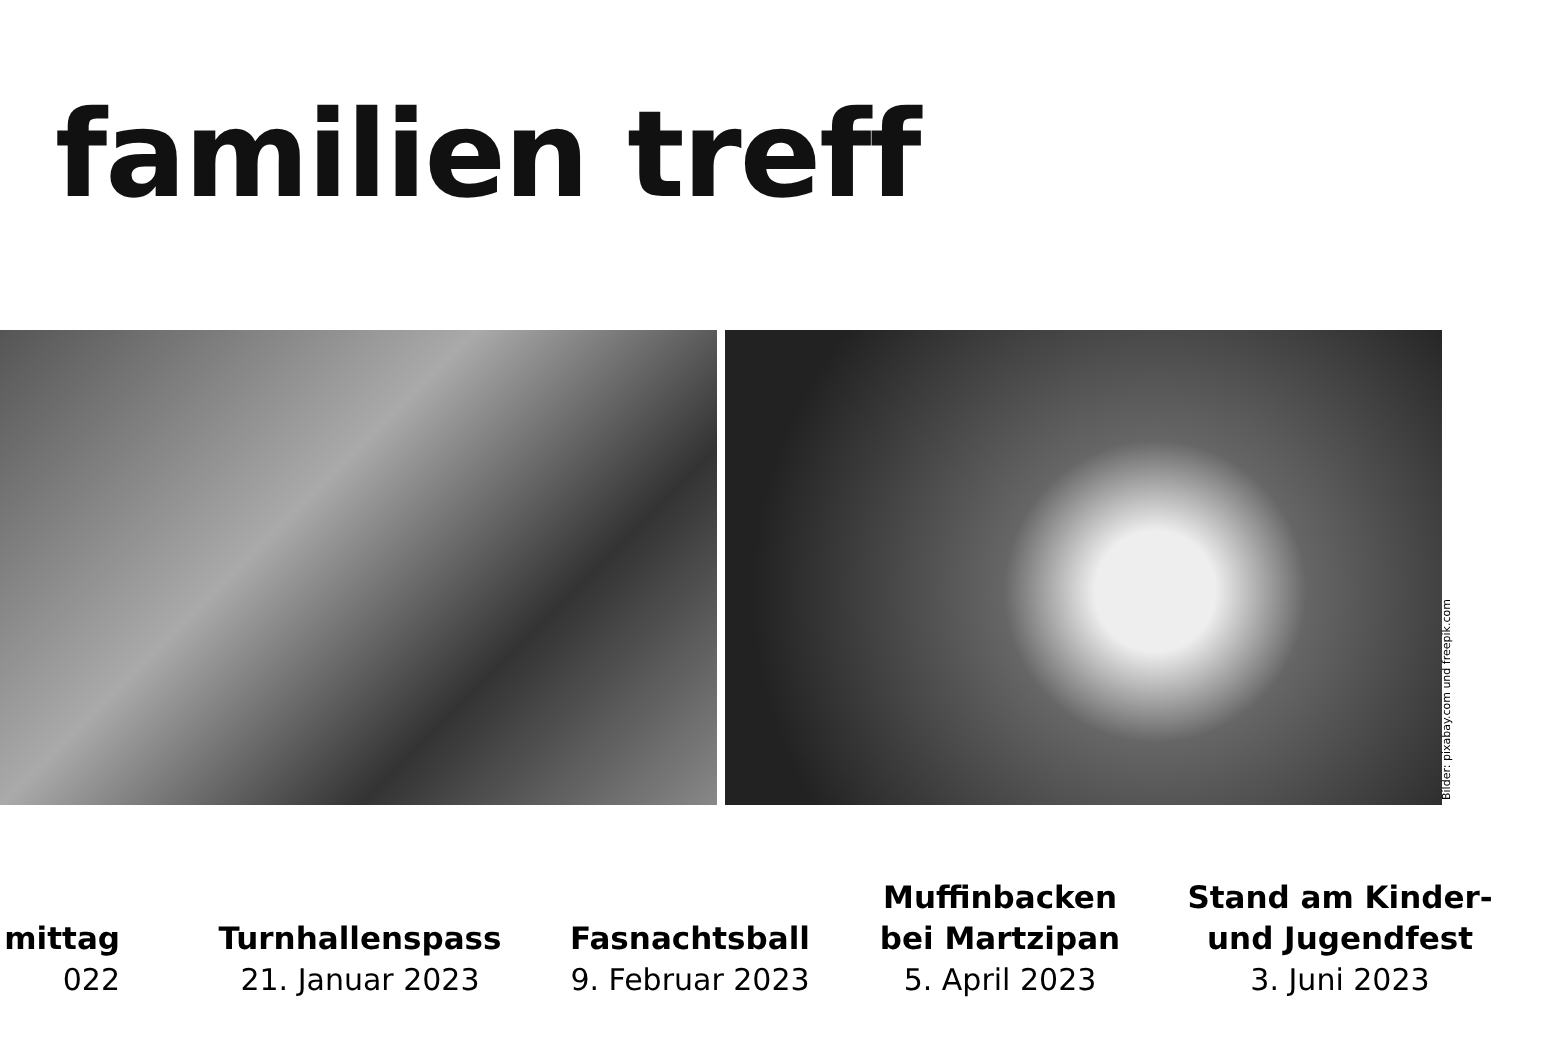familien treff
Bilder: pixabay.com und freepik.com
mittag
022
Turnhallenspass
21. Januar 2023
Fasnachtsball
9. Februar 2023
Muffinbacken
bei Martzipan
5. April 2023
Stand am Kinder-
und Jugendfest
3. Juni 2023